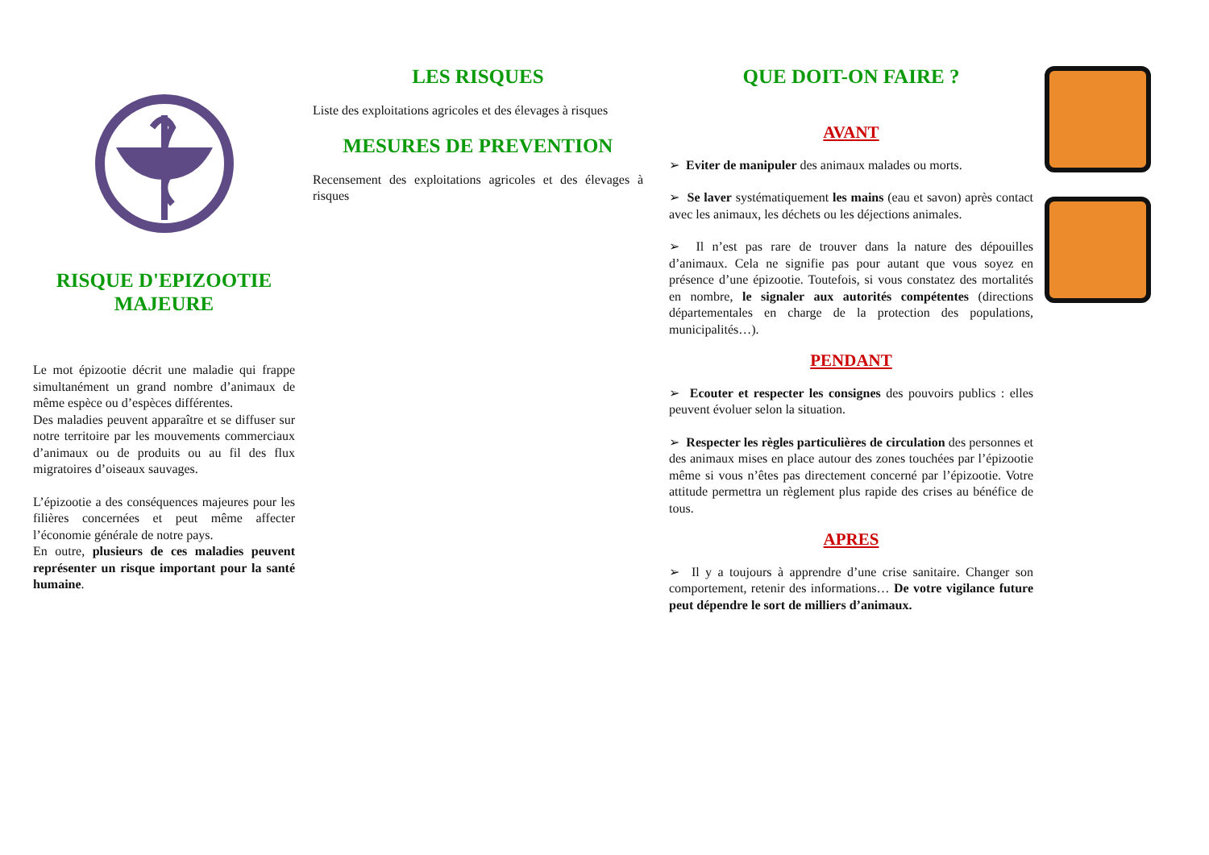RISQUE D'EPIZOOTIE MAJEURE
Le mot épizootie décrit une maladie qui frappe simultanément un grand nombre d’animaux de même espèce ou d’espèces différentes.
Des maladies peuvent apparaître et se diffuser sur notre territoire par les mouvements commerciaux d’animaux ou de produits ou au fil des flux migratoires d’oiseaux sauvages.
L’épizootie a des conséquences majeures pour les filières concernées et peut même affecter l’économie générale de notre pays.
En outre, plusieurs de ces maladies peuvent représenter un risque important pour la santé humaine.
LES RISQUES
Liste des exploitations agricoles et des élevages à risques
MESURES DE PREVENTION
Recensement des exploitations agricoles et des élevages à risques
QUE DOIT-ON FAIRE ?
AVANT
➢ Eviter de manipuler des animaux malades ou morts.
➢ Se laver systématiquement les mains (eau et savon) après contact avec les animaux, les déchets ou les déjections animales.
➢ Il n’est pas rare de trouver dans la nature des dépouilles d’animaux. Cela ne signifie pas pour autant que vous soyez en présence d’une épizootie. Toutefois, si vous constatez des mortalités en nombre, le signaler aux autorités compétentes (directions départementales en charge de la protection des populations, municipalités…).
PENDANT
➢ Ecouter et respecter les consignes des pouvoirs publics : elles peuvent évoluer selon la situation.
➢ Respecter les règles particulières de circulation des personnes et des animaux mises en place autour des zones touchées par l’épizootie même si vous n’êtes pas directement concerné par l’épizootie. Votre attitude permettra un règlement plus rapide des crises au bénéfice de tous.
APRES
➢ Il y a toujours à apprendre d’une crise sanitaire. Changer son comportement, retenir des informations… De votre vigilance future peut dépendre le sort de milliers d’animaux.